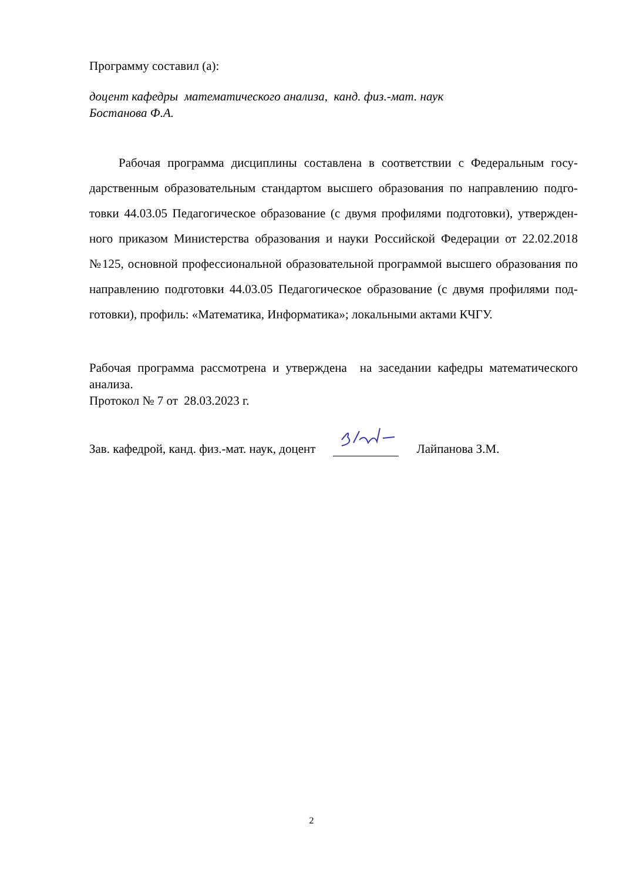Программу составил (а):
доцент кафедры математического анализа, канд. физ.-мат. наук
Бостанова Ф.А.
Рабочая программа дисциплины составлена в соответствии с Федеральным госу-дарственным образовательным стандартом высшего образования по направлению подго-товки 44.03.05 Педагогическое образование (с двумя профилями подготовки), утвержден-ного приказом Министерства образования и науки Российской Федерации от 22.02.2018 №125, основной профессиональной образовательной программой высшего образования по направлению подготовки 44.03.05 Педагогическое образование (с двумя профилями под-готовки), профиль: «Математика, Информатика»; локальными актами КЧГУ.
Рабочая программа рассмотрена и утверждена на заседании кафедры математического анализа.
Протокол № 7 от 28.03.2023 г.
Зав. кафедрой, канд. физ.-мат. наук, доцент Лайпанова З.М.
2